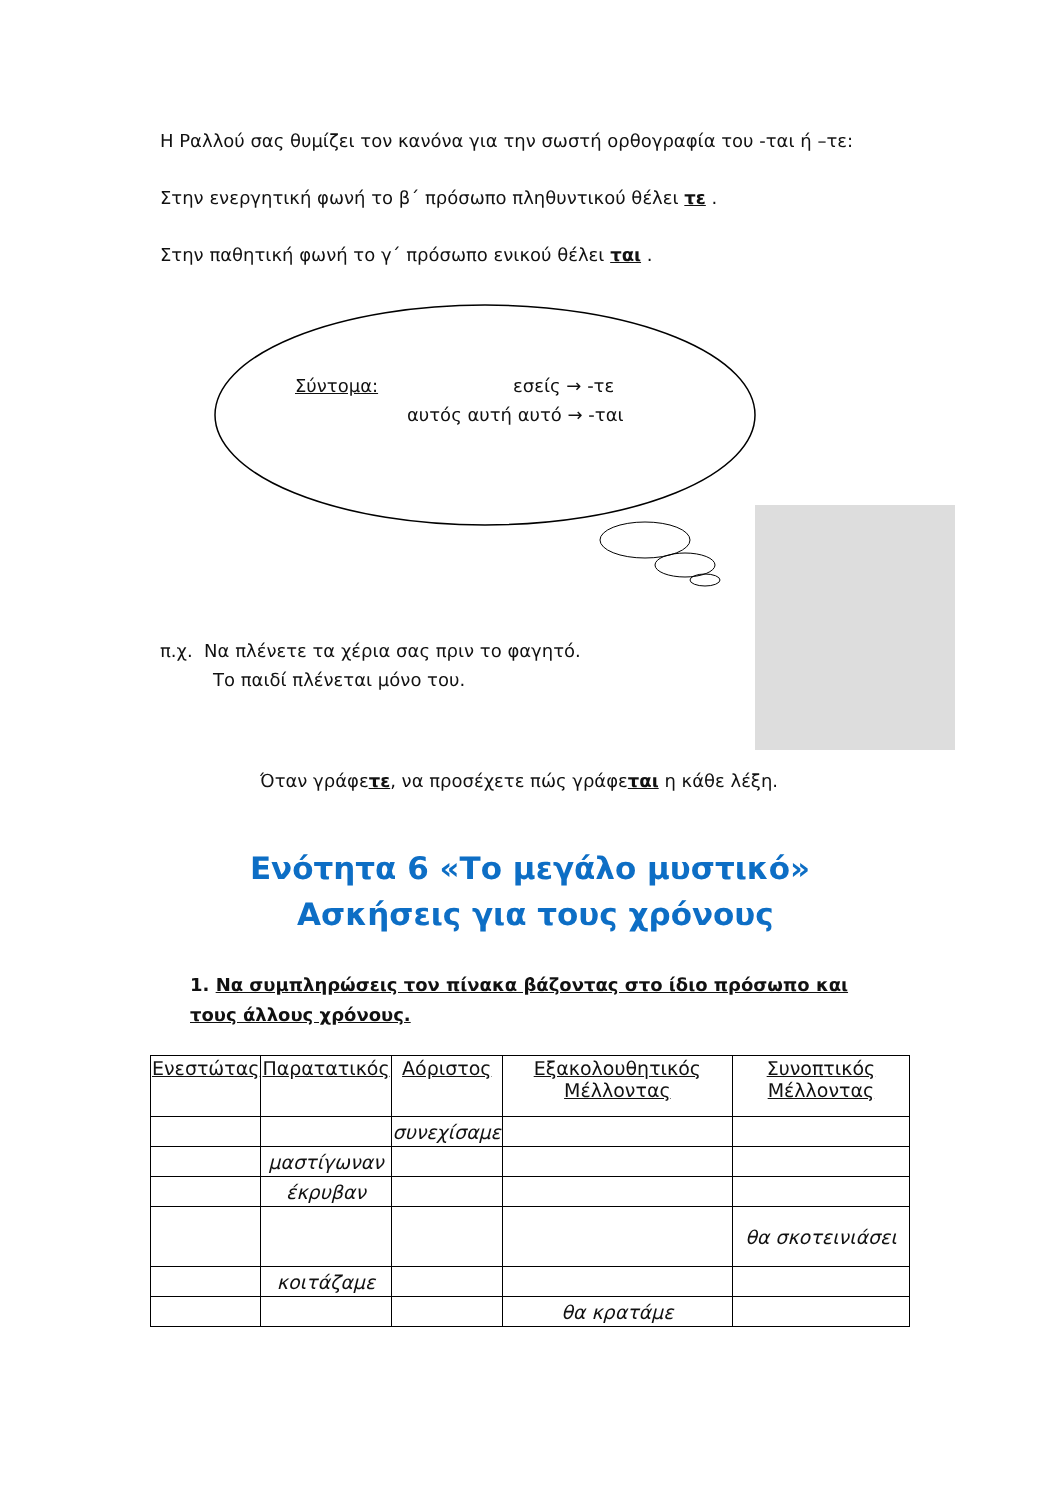Η Ραλλού σας θυμίζει τον κανόνα για την σωστή ορθογραφία του -ται ή –τε:
Στην ενεργητική φωνή το β΄ πρόσωπο πληθυντικού θέλει τε .
Στην παθητική φωνή το γ΄ πρόσωπο ενικού θέλει ται .
Σύντομα: εσείς → -τε
αυτός αυτή αυτό → -ται
π.χ. Να πλένετε τα χέρια σας πριν το φαγητό.
Το παιδί πλένεται μόνο του.
Όταν γράφετε, να προσέχετε πώς γράφεται η κάθε λέξη.
Ενότητα 6 «Το μεγάλο μυστικό» Ασκήσεις για τους χρόνους
1. Να συμπληρώσεις τον πίνακα βάζοντας στο ίδιο πρόσωπο και τους άλλους χρόνους.
| Ενεστώτας | Παρατατικός | Αόριστος | Εξακολουθητικός Μέλλοντας | Συνοπτικός Μέλλοντας |
| --- | --- | --- | --- | --- |
| | | συνεχίσαμε | | |
| | μαστίγωναν | | | |
| | έκρυβαν | | | |
| | | | | θα σκοτεινιάσει |
| | κοιτάζαμε | | | |
| | | | θα κρατάμε | |